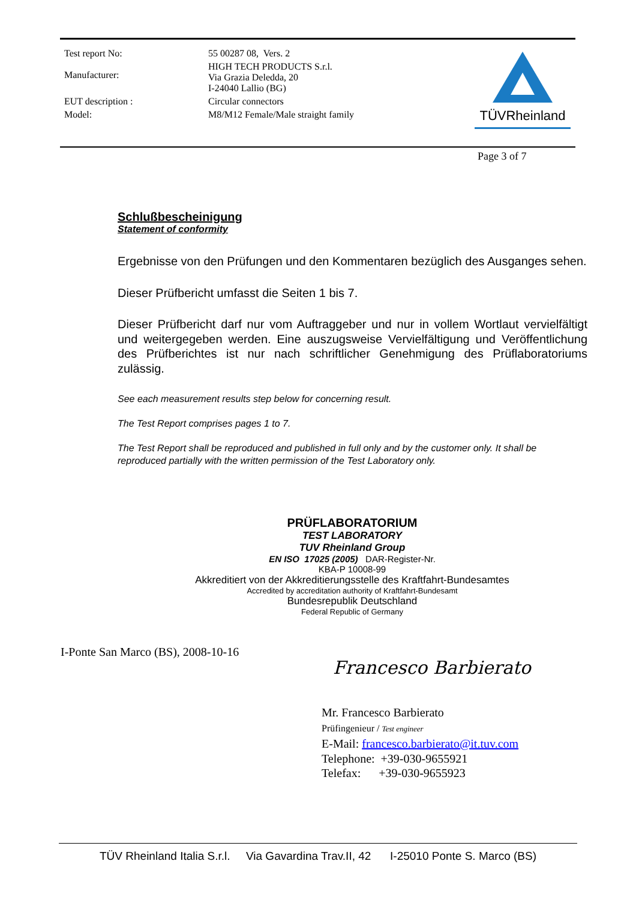| Test report No: | 55 00287 08, Vers. 2 |
| Manufacturer: | HIGH TECH PRODUCTS S.r.l. Via Grazia Deledda, 20 I-24040 Lallio (BG) |
| EUT description : | Circular connectors |
| Model: | M8/M12 Female/Male straight family |
TÜVRheinland
Page 3 of 7
Schlußbescheinigung
Statement of conformity
Ergebnisse von den Prüfungen und den Kommentaren bezüglich des Ausganges sehen.
Dieser Prüfbericht umfasst die Seiten 1 bis 7.
Dieser Prüfbericht darf nur vom Auftraggeber und nur in vollem Wortlaut vervielfältigt und weitergegeben werden. Eine auszugsweise Vervielfältigung und Veröffentlichung des Prüfberichtes ist nur nach schriftlicher Genehmigung des Prüflaboratoriums zulässig.
See each measurement results step below for concerning result.
The Test Report comprises pages 1 to 7.
The Test Report shall be reproduced and published in full only and by the customer only. It shall be reproduced partially with the written permission of the Test Laboratory only.
PRÜFLABORATORIUM
TEST LABORATORY
TUV Rheinland Group
EN ISO 17025 (2005) DAR-Register-Nr.
KBA-P 10008-99
Akkreditiert von der Akkreditierungsstelle des Kraftfahrt-Bundesamtes
Accredited by accreditation authority of Kraftfahrt-Bundesamt
Bundesrepublik Deutschland
Federal Republic of Germany
I-Ponte San Marco (BS), 2008-10-16
Francesco Barbierato
Mr. Francesco Barbierato
Prüfingenieur / Test engineer
E-Mail: francesco.barbierato@it.tuv.com
Telephone: +39-030-9655921
Telefax: +39-030-9655923
TÜV Rheinland Italia S.r.l. Via Gavardina Trav.II, 42 I-25010 Ponte S. Marco (BS)